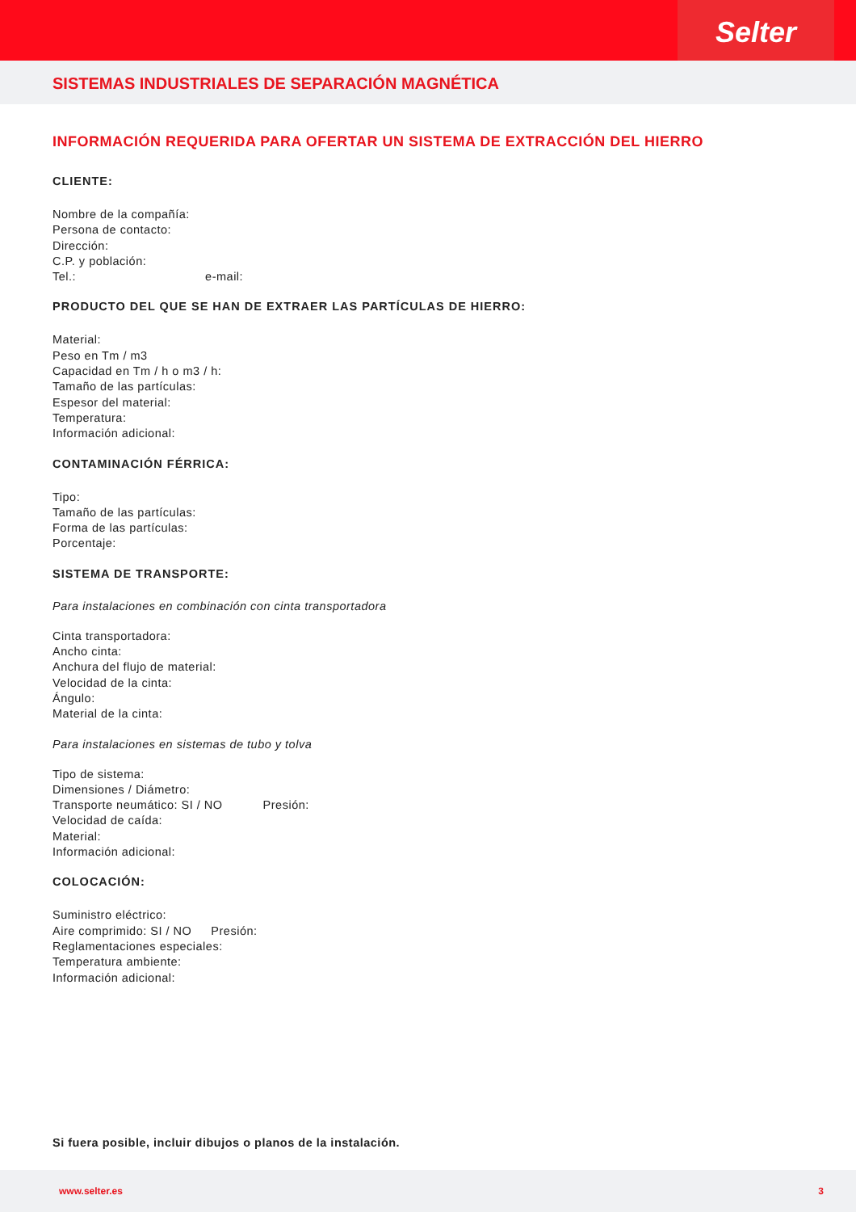Selter
SISTEMAS INDUSTRIALES DE SEPARACIÓN MAGNÉTICA
INFORMACIÓN REQUERIDA PARA OFERTAR UN SISTEMA DE EXTRACCIÓN DEL HIERRO
CLIENTE:
Nombre de la compañía:
Persona de contacto:
Dirección:
C.P. y población:
Tel.: e-mail:
PRODUCTO DEL QUE SE HAN DE EXTRAER LAS PARTÍCULAS DE HIERRO:
Material:
Peso en Tm / m3
Capacidad en Tm / h o m3 / h:
Tamaño de las partículas:
Espesor del material:
Temperatura:
Información adicional:
CONTAMINACIÓN FÉRRICA:
Tipo:
Tamaño de las partículas:
Forma de las partículas:
Porcentaje:
SISTEMA DE TRANSPORTE:
Para instalaciones en combinación con cinta transportadora
Cinta transportadora:
Ancho cinta:
Anchura del flujo de material:
Velocidad de la cinta:
Ángulo:
Material de la cinta:
Para instalaciones en sistemas de tubo y tolva
Tipo de sistema:
Dimensiones / Diámetro:
Transporte neumático: SI / NO Presión:
Velocidad de caída:
Material:
Información adicional:
COLOCACIÓN:
Suministro eléctrico:
Aire comprimido: SI / NO Presión:
Reglamentaciones especiales:
Temperatura ambiente:
Información adicional:
Si fuera posible, incluir dibujos o planos de la instalación.
www.selter.es 3